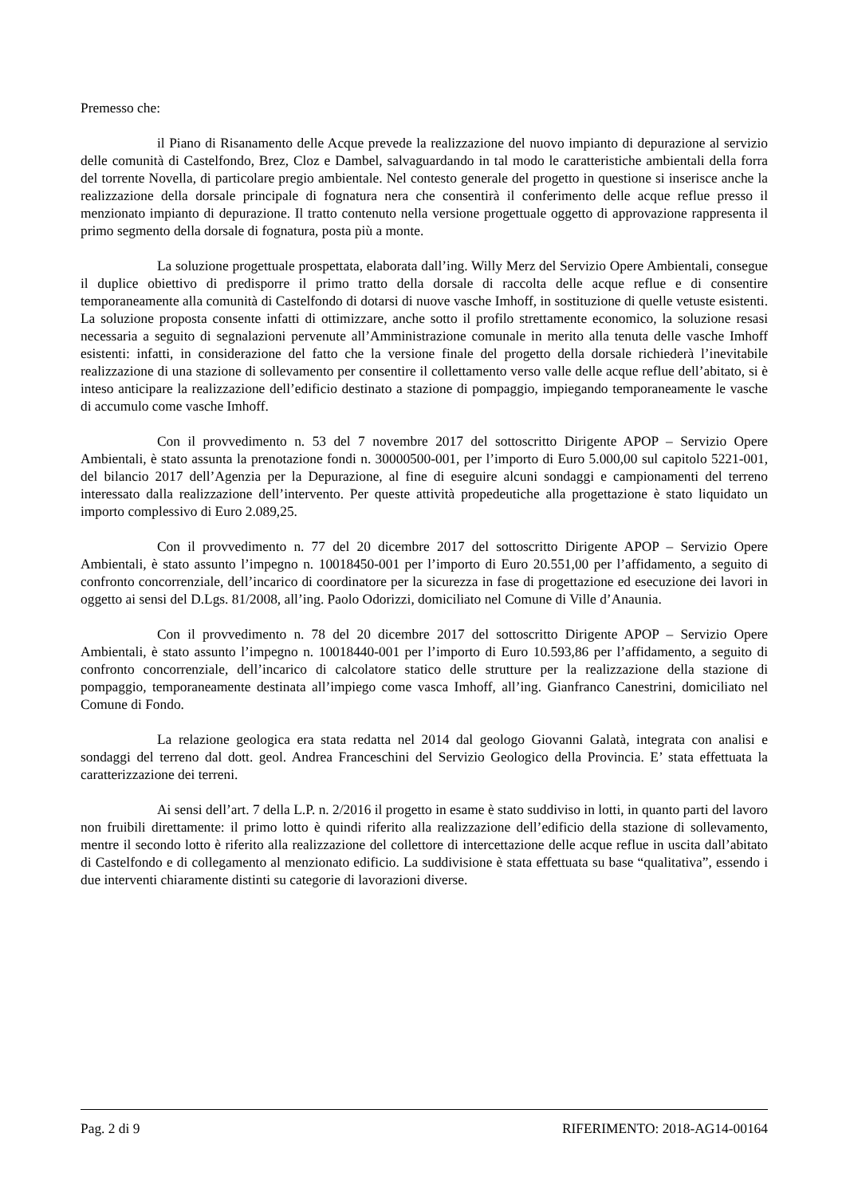Premesso che:
il Piano di Risanamento delle Acque prevede la realizzazione del nuovo impianto di depurazione al servizio delle comunità di Castelfondo, Brez, Cloz e Dambel, salvaguardando in tal modo le caratteristiche ambientali della forra del torrente Novella, di particolare pregio ambientale. Nel contesto generale del progetto in questione si inserisce anche la realizzazione della dorsale principale di fognatura nera che consentirà il conferimento delle acque reflue presso il menzionato impianto di depurazione. Il tratto contenuto nella versione progettuale oggetto di approvazione rappresenta il primo segmento della dorsale di fognatura, posta più a monte.
La soluzione progettuale prospettata, elaborata dall’ing. Willy Merz del Servizio Opere Ambientali, consegue il duplice obiettivo di predisporre il primo tratto della dorsale di raccolta delle acque reflue e di consentire temporaneamente alla comunità di Castelfondo di dotarsi di nuove vasche Imhoff, in sostituzione di quelle vetuste esistenti. La soluzione proposta consente infatti di ottimizzare, anche sotto il profilo strettamente economico, la soluzione resasi necessaria a seguito di segnalazioni pervenute all’Amministrazione comunale in merito alla tenuta delle vasche Imhoff esistenti: infatti, in considerazione del fatto che la versione finale del progetto della dorsale richiederà l’inevitabile realizzazione di una stazione di sollevamento per consentire il collettamento verso valle delle acque reflue dell’abitato, si è inteso anticipare la realizzazione dell’edificio destinato a stazione di pompaggio, impiegando temporaneamente le vasche di accumulo come vasche Imhoff.
Con il provvedimento n. 53 del 7 novembre 2017 del sottoscritto Dirigente APOP – Servizio Opere Ambientali, è stato assunta la prenotazione fondi n. 30000500-001, per l’importo di Euro 5.000,00 sul capitolo 5221-001, del bilancio 2017 dell’Agenzia per la Depurazione, al fine di eseguire alcuni sondaggi e campionamenti del terreno interessato dalla realizzazione dell’intervento. Per queste attività propedeutiche alla progettazione è stato liquidato un importo complessivo di Euro 2.089,25.
Con il provvedimento n. 77 del 20 dicembre 2017 del sottoscritto Dirigente APOP – Servizio Opere Ambientali, è stato assunto l’impegno n. 10018450-001 per l’importo di Euro 20.551,00 per l’affidamento, a seguito di confronto concorrenziale, dell’incarico di coordinatore per la sicurezza in fase di progettazione ed esecuzione dei lavori in oggetto ai sensi del D.Lgs. 81/2008, all’ing. Paolo Odorizzi, domiciliato nel Comune di Ville d’Anaunia.
Con il provvedimento n. 78 del 20 dicembre 2017 del sottoscritto Dirigente APOP – Servizio Opere Ambientali, è stato assunto l’impegno n. 10018440-001 per l’importo di Euro 10.593,86 per l’affidamento, a seguito di confronto concorrenziale, dell’incarico di calcolatore statico delle strutture per la realizzazione della stazione di pompaggio, temporaneamente destinata all’impiego come vasca Imhoff, all’ing. Gianfranco Canestrini, domiciliato nel Comune di Fondo.
La relazione geologica era stata redatta nel 2014 dal geologo Giovanni Galatà, integrata con analisi e sondaggi del terreno dal dott. geol. Andrea Franceschini del Servizio Geologico della Provincia. E’ stata effettuata la caratterizzazione dei terreni.
Ai sensi dell’art. 7 della L.P. n. 2/2016 il progetto in esame è stato suddiviso in lotti, in quanto parti del lavoro non fruibili direttamente: il primo lotto è quindi riferito alla realizzazione dell’edificio della stazione di sollevamento, mentre il secondo lotto è riferito alla realizzazione del collettore di intercettazione delle acque reflue in uscita dall’abitato di Castelfondo e di collegamento al menzionato edificio. La suddivisione è stata effettuata su base “qualitativa”, essendo i due interventi chiaramente distinti su categorie di lavorazioni diverse.
Pag. 2 di 9 RIFERIMENTO: 2018-AG14-00164